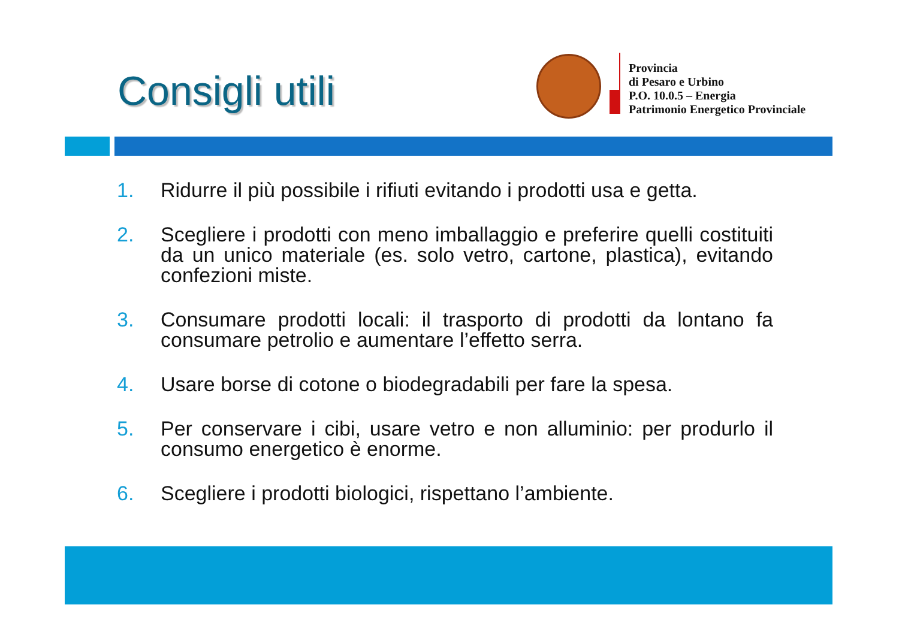Consigli utili
Provincia
di Pesaro e Urbino
P.O. 10.0.5 – Energia
Patrimonio Energetico Provinciale
1. Ridurre il più possibile i rifiuti evitando i prodotti usa e getta.
2. Scegliere i prodotti con meno imballaggio e preferire quelli costituiti da un unico materiale (es. solo vetro, cartone, plastica), evitando confezioni miste.
3. Consumare prodotti locali: il trasporto di prodotti da lontano fa consumare petrolio e aumentare l’effetto serra.
4. Usare borse di cotone o biodegradabili per fare la spesa.
5. Per conservare i cibi, usare vetro e non alluminio: per produrlo il consumo energetico è enorme.
6. Scegliere i prodotti biologici, rispettano l’ambiente.